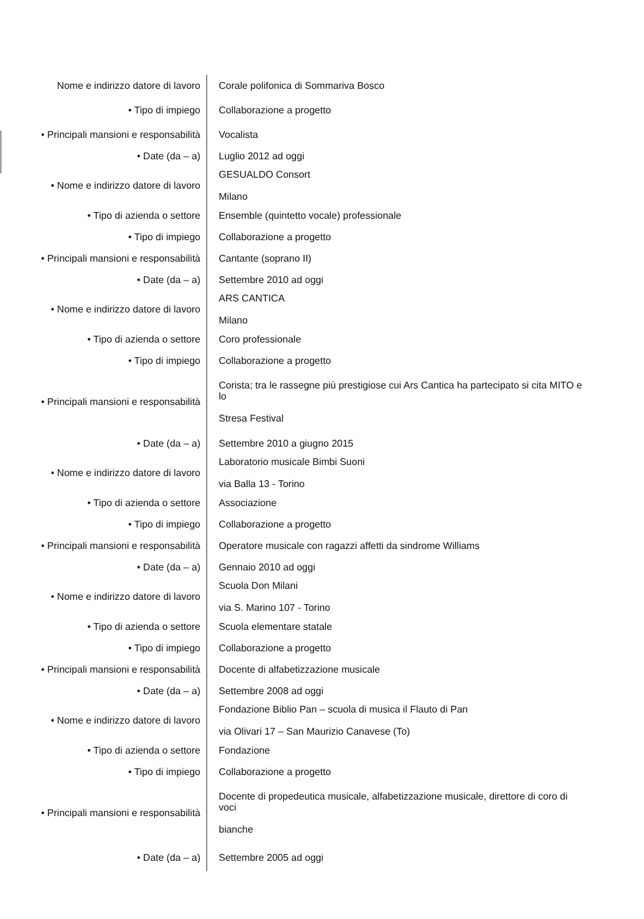| Nome e indirizzo datore di lavoro | Corale polifonica di Sommariva Bosco |
| • Tipo di impiego | Collaborazione a progetto |
| • Principali mansioni e responsabilità | Vocalista |
| • Date (da – a) | Luglio 2012 ad oggi |
| • Nome e indirizzo datore di lavoro | GESUALDO Consort Milano |
| • Tipo di azienda o settore | Ensemble (quintetto vocale) professionale |
| • Tipo di impiego | Collaborazione a progetto |
| • Principali mansioni e responsabilità | Cantante (soprano II) |
| • Date (da – a) | Settembre 2010 ad oggi |
| • Nome e indirizzo datore di lavoro | ARS CANTICA Milano |
| • Tipo di azienda o settore | Coro professionale |
| • Tipo di impiego | Collaborazione a progetto |
| • Principali mansioni e responsabilità | Corista; tra le rassegne più prestigiose cui Ars Cantica ha partecipato si cita MITO e lo Stresa Festival |
| • Date (da – a) | Settembre 2010 a giugno 2015 |
| • Nome e indirizzo datore di lavoro | Laboratorio musicale Bimbi Suoni via Balla 13 - Torino |
| • Tipo di azienda o settore | Associazione |
| • Tipo di impiego | Collaborazione a progetto |
| • Principali mansioni e responsabilità | Operatore musicale con ragazzi affetti da sindrome Williams |
| • Date (da – a) | Gennaio 2010 ad oggi |
| • Nome e indirizzo datore di lavoro | Scuola Don Milani via S. Marino 107 - Torino |
| • Tipo di azienda o settore | Scuola elementare statale |
| • Tipo di impiego | Collaborazione a progetto |
| • Principali mansioni e responsabilità | Docente di alfabetizzazione musicale |
| • Date (da – a) | Settembre 2008 ad oggi |
| • Nome e indirizzo datore di lavoro | Fondazione Biblio Pan – scuola di musica il Flauto di Pan via Olivari 17 – San Maurizio Canavese (To) |
| • Tipo di azienda o settore | Fondazione |
| • Tipo di impiego | Collaborazione a progetto |
| • Principali mansioni e responsabilità | Docente di propedeutica musicale, alfabetizzazione musicale, direttore di coro di voci bianche |
| • Date (da – a) | Settembre 2005 ad oggi |